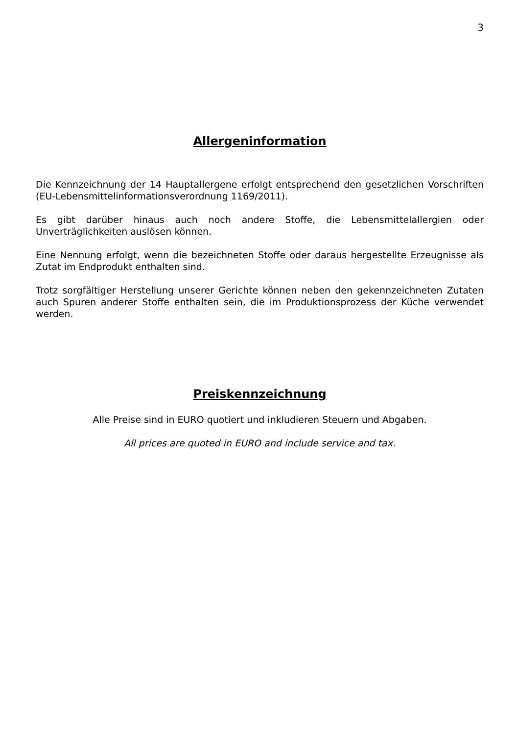3
Allergeninformation
Die Kennzeichnung der 14 Hauptallergene erfolgt entsprechend den gesetzlichen Vorschriften (EU-Lebensmittelinformationsverordnung 1169/2011).
Es gibt darüber hinaus auch noch andere Stoffe, die Lebensmittelallergien oder Unverträglichkeiten auslösen können.
Eine Nennung erfolgt, wenn die bezeichneten Stoffe oder daraus hergestellte Erzeugnisse als Zutat im Endprodukt enthalten sind.
Trotz sorgfältiger Herstellung unserer Gerichte können neben den gekennzeichneten Zutaten auch Spuren anderer Stoffe enthalten sein, die im Produktionsprozess der Küche verwendet werden.
Preiskennzeichnung
Alle Preise sind in EURO quotiert und inkludieren Steuern und Abgaben.
All prices are quoted in EURO and include service and tax.